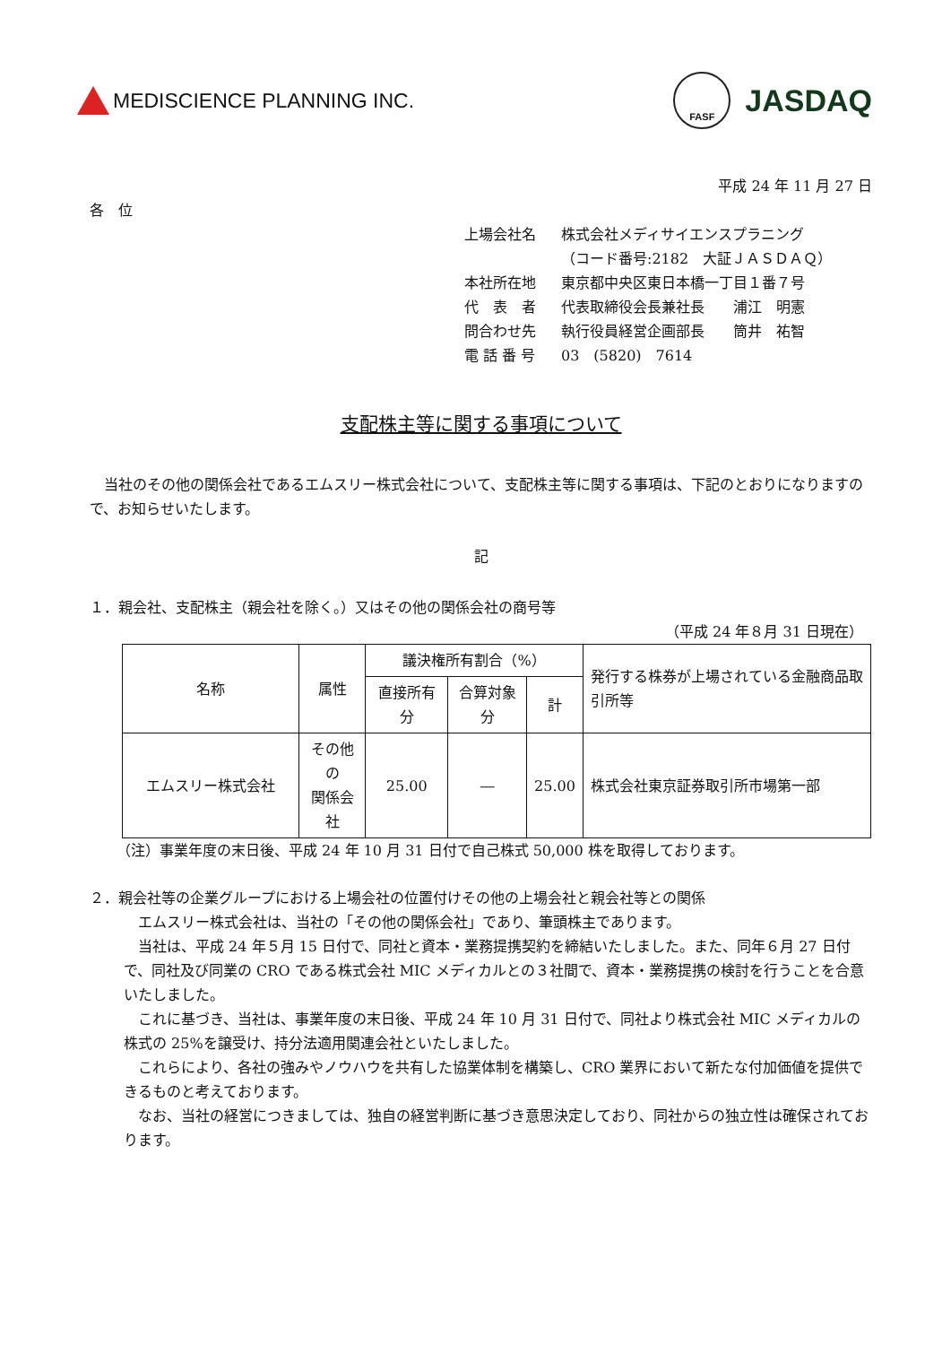MEDISCIENCE PLANNING INC.
FASF
JASDAQ
平成 24 年 11 月 27 日
各　位
| 上場会社名 | 株式会社メディサイエンスプラニング |
| | （コード番号:2182 大証ＪＡＳＤＡＱ） |
| 本社所在地 | 東京都中央区東日本橋一丁目１番７号 |
| 代 表 者 | 代表取締役会長兼社長 浦江 明憲 |
| 問合わせ先 | 執行役員経営企画部長 筒井 祐智 |
| 電 話 番 号 | 03 (5820) 7614 |
支配株主等に関する事項について
　当社のその他の関係会社であるエムスリー株式会社について、支配株主等に関する事項は、下記のとおりになりますので、お知らせいたします。
記
１．親会社、支配株主（親会社を除く。）又はその他の関係会社の商号等
（平成 24 年８月 31 日現在）
| 名称 | 属性 | 議決権所有割合（%） | | | 発行する株券が上場されている金融商品取引所等 |
| --- | --- | --- | --- | --- | --- |
| | | 直接所有分 | 合算対象分 | 計 | |
| エムスリー株式会社 | その他の 関係会社 | 25.00 | ― | 25.00 | 株式会社東京証券取引所市場第一部 |
（注）事業年度の末日後、平成 24 年 10 月 31 日付で自己株式 50,000 株を取得しております。
２．親会社等の企業グループにおける上場会社の位置付けその他の上場会社と親会社等との関係
　エムスリー株式会社は、当社の「その他の関係会社」であり、筆頭株主であります。
　当社は、平成 24 年５月 15 日付で、同社と資本・業務提携契約を締結いたしました。また、同年６月 27 日付で、同社及び同業の CRO である株式会社 MIC メディカルとの３社間で、資本・業務提携の検討を行うことを合意いたしました。
　これに基づき、当社は、事業年度の末日後、平成 24 年 10 月 31 日付で、同社より株式会社 MIC メディカルの株式の 25%を譲受け、持分法適用関連会社といたしました。
　これらにより、各社の強みやノウハウを共有した協業体制を構築し、CRO 業界において新たな付加価値を提供できるものと考えております。
　なお、当社の経営につきましては、独自の経営判断に基づき意思決定しており、同社からの独立性は確保されております。